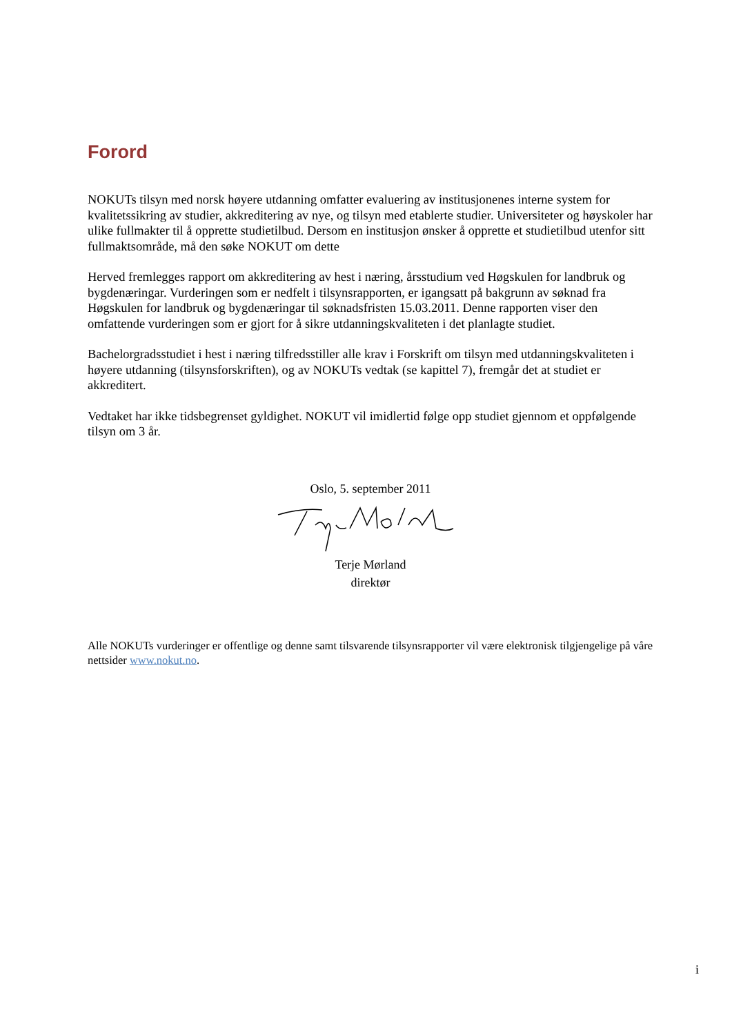Forord
NOKUTs tilsyn med norsk høyere utdanning omfatter evaluering av institusjonenes interne system for kvalitetssikring av studier, akkreditering av nye, og tilsyn med etablerte studier. Universiteter og høyskoler har ulike fullmakter til å opprette studietilbud. Dersom en institusjon ønsker å opprette et studietilbud utenfor sitt fullmaktsområde, må den søke NOKUT om dette
Herved fremlegges rapport om akkreditering av hest i næring, årsstudium ved Høgskulen for landbruk og bygdenæringar. Vurderingen som er nedfelt i tilsynsrapporten, er igangsatt på bakgrunn av søknad fra Høgskulen for landbruk og bygdenæringar til søknadsfristen 15.03.2011. Denne rapporten viser den omfattende vurderingen som er gjort for å sikre utdanningskvaliteten i det planlagte studiet.
Bachelorgradsstudiet i hest i næring tilfredsstiller alle krav i Forskrift om tilsyn med utdanningskvaliteten i høyere utdanning (tilsynsforskriften), og av NOKUTs vedtak (se kapittel 7), fremgår det at studiet er akkreditert.
Vedtaket har ikke tidsbegrenset gyldighet. NOKUT vil imidlertid følge opp studiet gjennom et oppfølgende tilsyn om 3 år.
Oslo, 5. september 2011
Terje Mørland
direktør
Alle NOKUTs vurderinger er offentlige og denne samt tilsvarende tilsynsrapporter vil være elektronisk tilgjengelige på våre nettsider www.nokut.no.
i